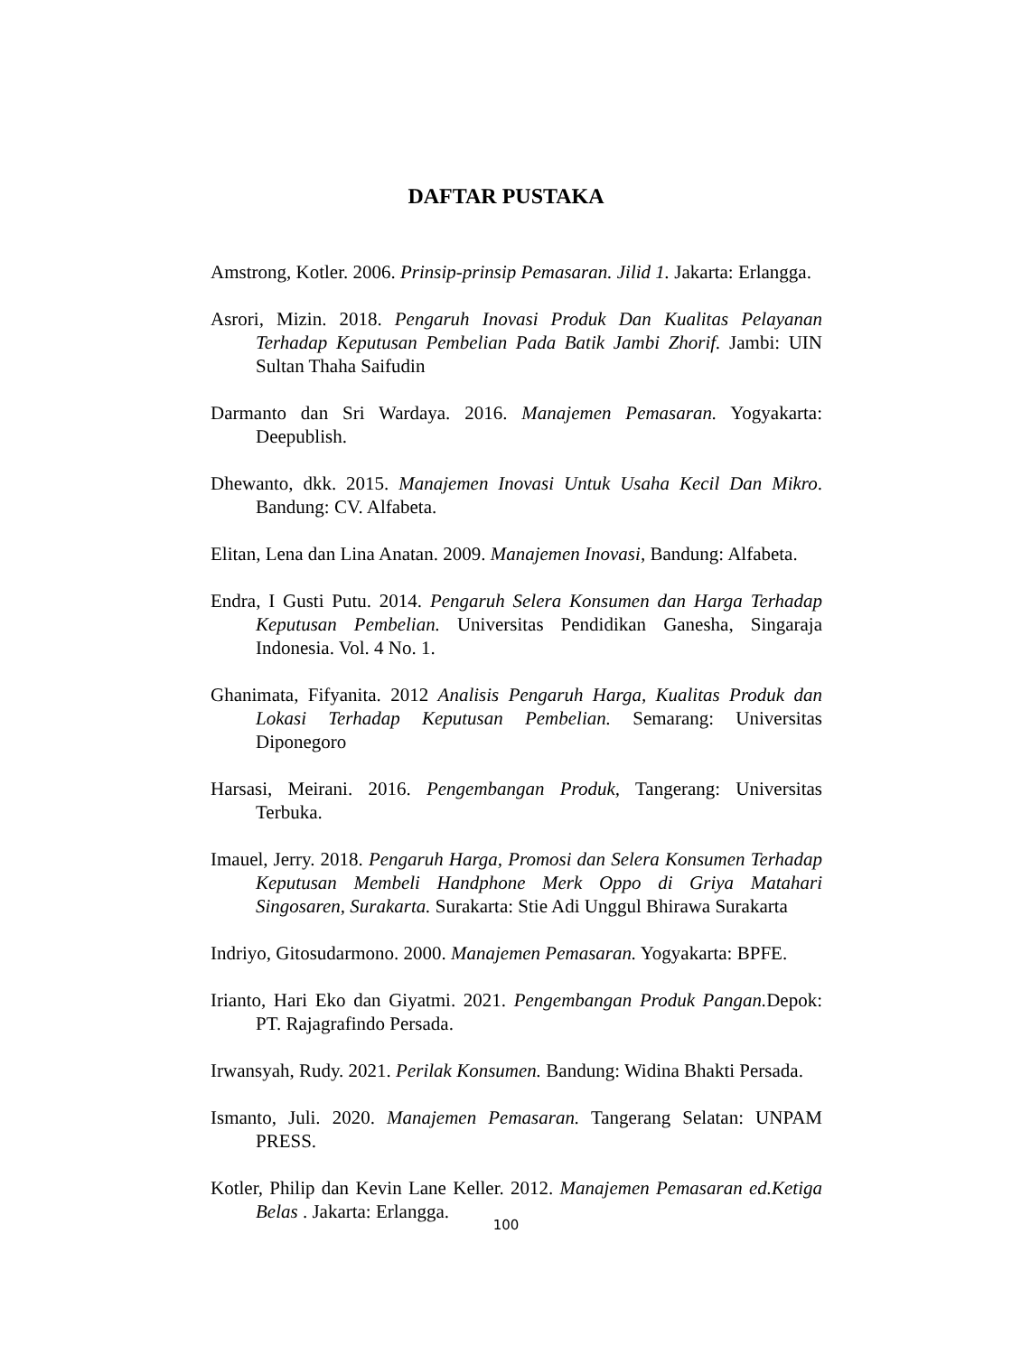DAFTAR PUSTAKA
Amstrong, Kotler. 2006. Prinsip-prinsip Pemasaran. Jilid 1. Jakarta: Erlangga.
Asrori, Mizin. 2018. Pengaruh Inovasi Produk Dan Kualitas Pelayanan Terhadap Keputusan Pembelian Pada Batik Jambi Zhorif. Jambi: UIN Sultan Thaha Saifudin
Darmanto dan Sri Wardaya. 2016. Manajemen Pemasaran. Yogyakarta: Deepublish.
Dhewanto, dkk. 2015. Manajemen Inovasi Untuk Usaha Kecil Dan Mikro. Bandung: CV. Alfabeta.
Elitan, Lena dan Lina Anatan. 2009. Manajemen Inovasi, Bandung: Alfabeta.
Endra, I Gusti Putu. 2014. Pengaruh Selera Konsumen dan Harga Terhadap Keputusan Pembelian. Universitas Pendidikan Ganesha, Singaraja Indonesia. Vol. 4 No. 1.
Ghanimata, Fifyanita. 2012 Analisis Pengaruh Harga, Kualitas Produk dan Lokasi Terhadap Keputusan Pembelian. Semarang: Universitas Diponegoro
Harsasi, Meirani. 2016. Pengembangan Produk, Tangerang: Universitas Terbuka.
Imauel, Jerry. 2018. Pengaruh Harga, Promosi dan Selera Konsumen Terhadap Keputusan Membeli Handphone Merk Oppo di Griya Matahari Singosaren, Surakarta. Surakarta: Stie Adi Unggul Bhirawa Surakarta
Indriyo, Gitosudarmono. 2000. Manajemen Pemasaran. Yogyakarta: BPFE.
Irianto, Hari Eko dan Giyatmi. 2021. Pengembangan Produk Pangan. Depok: PT. Rajagrafindo Persada.
Irwansyah, Rudy. 2021. Perilak Konsumen. Bandung: Widina Bhakti Persada.
Ismanto, Juli. 2020. Manajemen Pemasaran. Tangerang Selatan: UNPAM PRESS.
Kotler, Philip dan Kevin Lane Keller. 2012. Manajemen Pemasaran ed.Ketiga Belas . Jakarta: Erlangga.
100